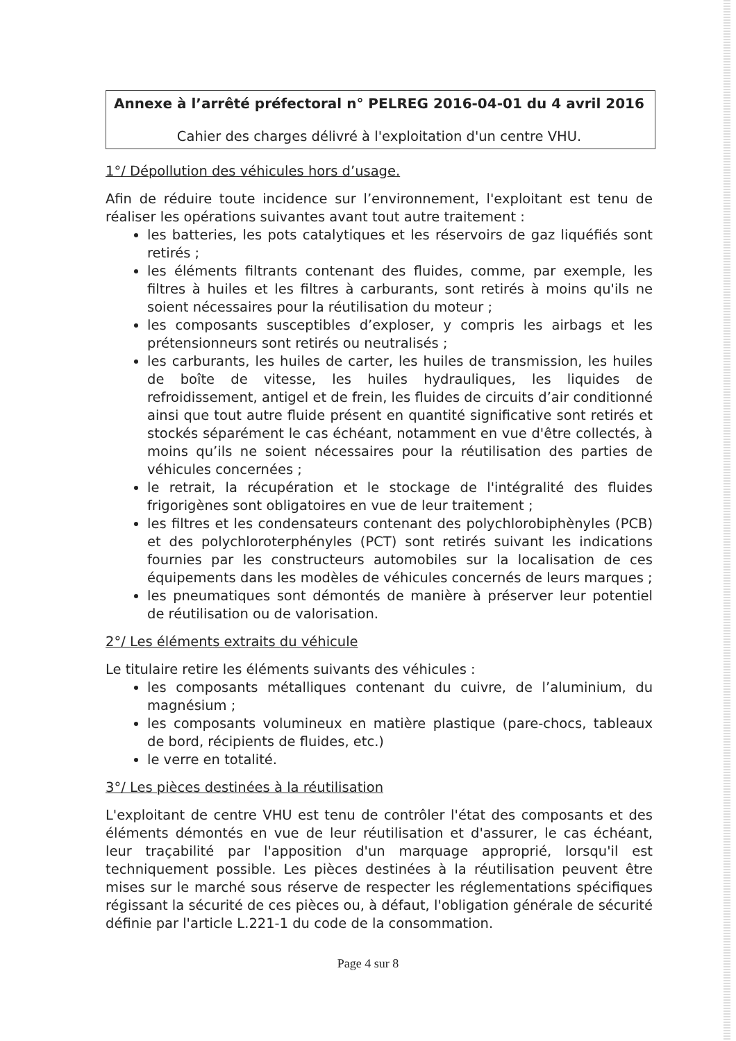Annexe à l’arrêté préfectoral n° PELREG 2016-04-01 du 4 avril 2016
Cahier des charges délivré à l'exploitation d'un centre VHU.
1°/ Dépollution des véhicules hors d’usage.
Afin de réduire toute incidence sur l’environnement, l'exploitant est tenu de réaliser les opérations suivantes avant tout autre traitement :
les batteries, les pots catalytiques et les réservoirs de gaz liquéfiés sont retirés ;
les éléments filtrants contenant des fluides, comme, par exemple, les filtres à huiles et les filtres à carburants, sont retirés à moins qu'ils ne soient nécessaires pour la réutilisation du moteur ;
les composants susceptibles d’exploser, y compris les airbags et les prétensionneurs sont retirés ou neutralisés ;
les carburants, les huiles de carter, les huiles de transmission, les huiles de boîte de vitesse, les huiles hydrauliques, les liquides de refroidissement, antigel et de frein, les fluides de circuits d’air conditionné ainsi que tout autre fluide présent en quantité significative sont retirés et stockés séparément le cas échéant, notamment en vue d'être collectés, à moins qu’ils ne soient nécessaires pour la réutilisation des parties de véhicules concernées ;
le retrait, la récupération et le stockage de l'intégralité des fluides frigorigènes sont obligatoires en vue de leur traitement ;
les filtres et les condensateurs contenant des polychlorobiphènyles (PCB) et des polychloroterphényles (PCT) sont retirés suivant les indications fournies par les constructeurs automobiles sur la localisation de ces équipements dans les modèles de véhicules concernés de leurs marques ;
les pneumatiques sont démontés de manière à préserver leur potentiel de réutilisation ou de valorisation.
2°/ Les éléments extraits du véhicule
Le titulaire retire les éléments suivants des véhicules :
les composants métalliques contenant du cuivre, de l’aluminium, du magnésium ;
les composants volumineux en matière plastique (pare-chocs, tableaux de bord, récipients de fluides, etc.)
le verre en totalité.
3°/ Les pièces destinées à la réutilisation
L'exploitant de centre VHU est tenu de contrôler l'état des composants et des éléments démontés en vue de leur réutilisation et d'assurer, le cas échéant, leur traçabilité par l'apposition d'un marquage approprié, lorsqu'il est techniquement possible. Les pièces destinées à la réutilisation peuvent être mises sur le marché sous réserve de respecter les réglementations spécifiques régissant la sécurité de ces pièces ou, à défaut, l'obligation générale de sécurité définie par l'article L.221-1 du code de la consommation.
Page 4 sur 8